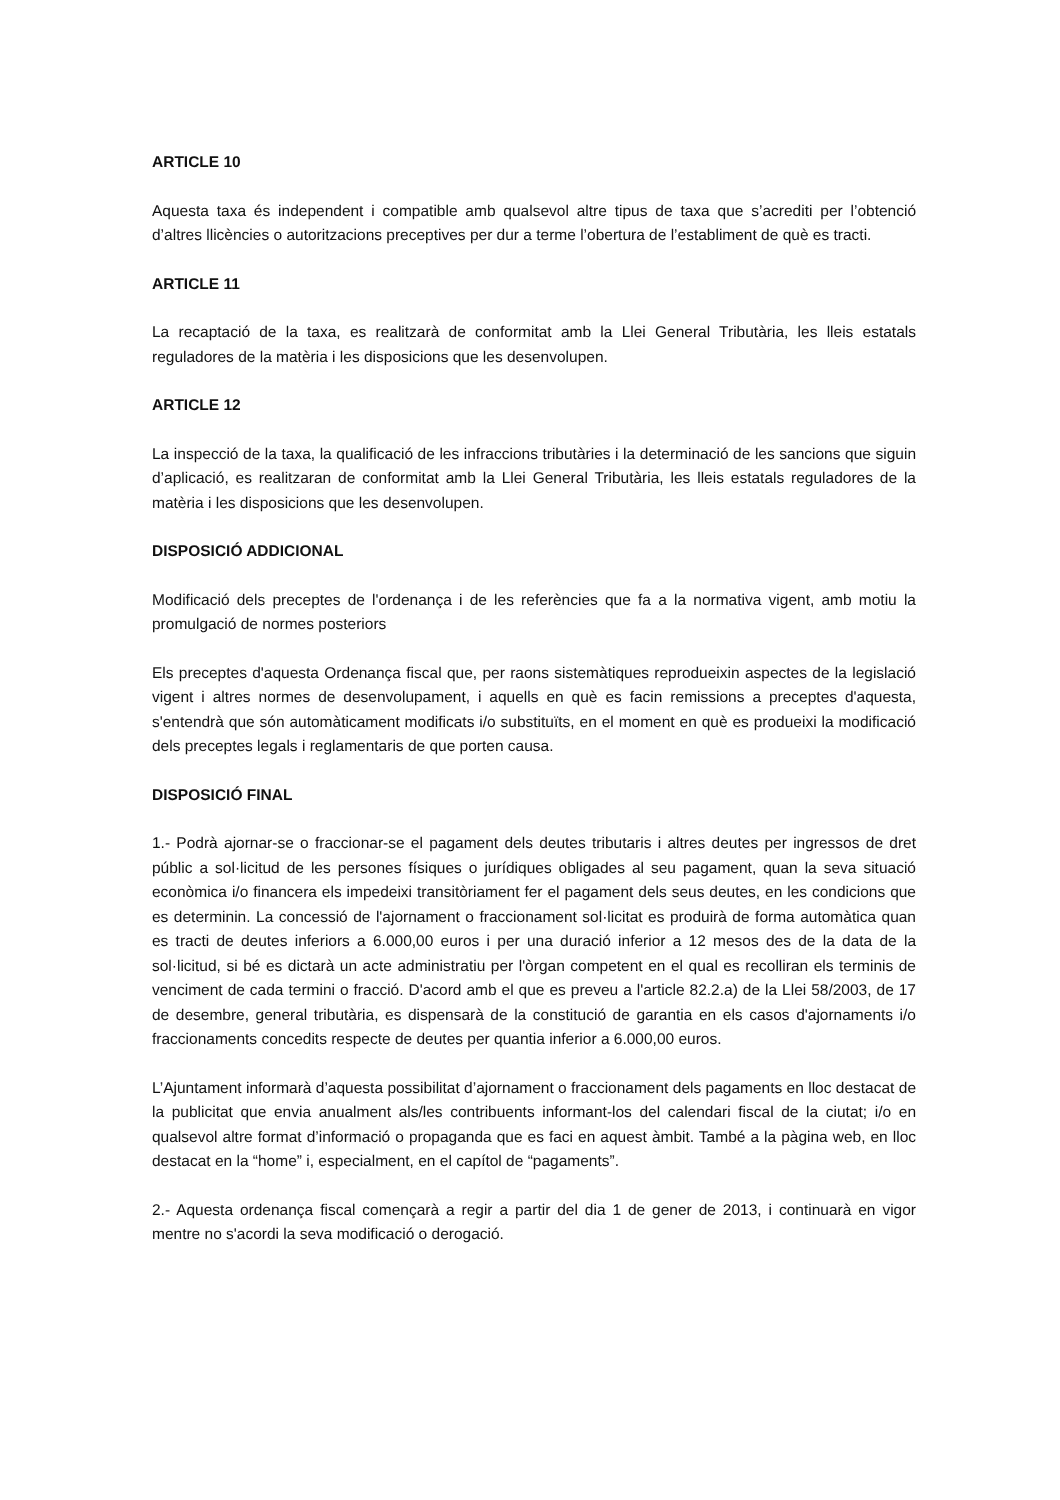ARTICLE 10
Aquesta taxa és independent i compatible amb qualsevol altre tipus de taxa que s’acrediti per l’obtenció d’altres llicències o autoritzacions preceptives per dur a terme l’obertura de l’establiment de què es tracti.
ARTICLE 11
La recaptació de la taxa, es realitzarà de conformitat amb la Llei General Tributària, les lleis estatals reguladores de la matèria i les disposicions que les desenvolupen.
ARTICLE 12
La inspecció de la taxa, la qualificació de les infraccions tributàries i la determinació de les sancions que siguin d’aplicació, es realitzaran de conformitat amb la Llei General Tributària, les lleis estatals reguladores de la matèria i les disposicions que les desenvolupen.
DISPOSICIÓ ADDICIONAL
Modificació dels preceptes de l'ordenança i de les referències que fa a la normativa vigent, amb motiu la promulgació de normes posteriors
Els preceptes d'aquesta Ordenança fiscal que, per raons sistemàtiques reprodueixin aspectes de la legislació vigent i altres normes de desenvolupament, i aquells en què es facin remissions a preceptes d'aquesta, s'entendrà que són automàticament modificats i/o substituïts, en el moment en què es produeixi la modificació dels preceptes legals i reglamentaris de que porten causa.
DISPOSICIÓ FINAL
1.- Podrà ajornar-se o fraccionar-se el pagament dels deutes tributaris i altres deutes per ingressos de dret públic a sol·licitud de les persones físiques o jurídiques obligades al seu pagament, quan la seva situació econòmica i/o financera els impedeixi transitòriament fer el pagament dels seus deutes, en les condicions que es determinin. La concessió de l'ajornament o fraccionament sol·licitat es produirà de forma automàtica quan es tracti de deutes inferiors a 6.000,00 euros i per una duració inferior a 12 mesos des de la data de la sol·licitud, si bé es dictarà un acte administratiu per l'òrgan competent en el qual es recolliran els terminis de venciment de cada termini o fracció. D'acord amb el que es preveu a l'article 82.2.a) de la Llei 58/2003, de 17 de desembre, general tributària, es dispensarà de la constitució de garantia en els casos d'ajornaments i/o fraccionaments concedits respecte de deutes per quantia inferior a 6.000,00 euros.
L’Ajuntament informarà d’aquesta possibilitat d’ajornament o fraccionament dels pagaments en lloc destacat de la publicitat que envia anualment als/les contribuents informant-los del calendari fiscal de la ciutat; i/o en qualsevol altre format d’informació o propaganda que es faci en aquest àmbit. També a la pàgina web, en lloc destacat en la “home” i, especialment, en el capítol de “pagaments”.
2.- Aquesta ordenança fiscal començarà a regir a partir del dia 1 de gener de 2013, i continuarà en vigor mentre no s'acordi la seva modificació o derogació.